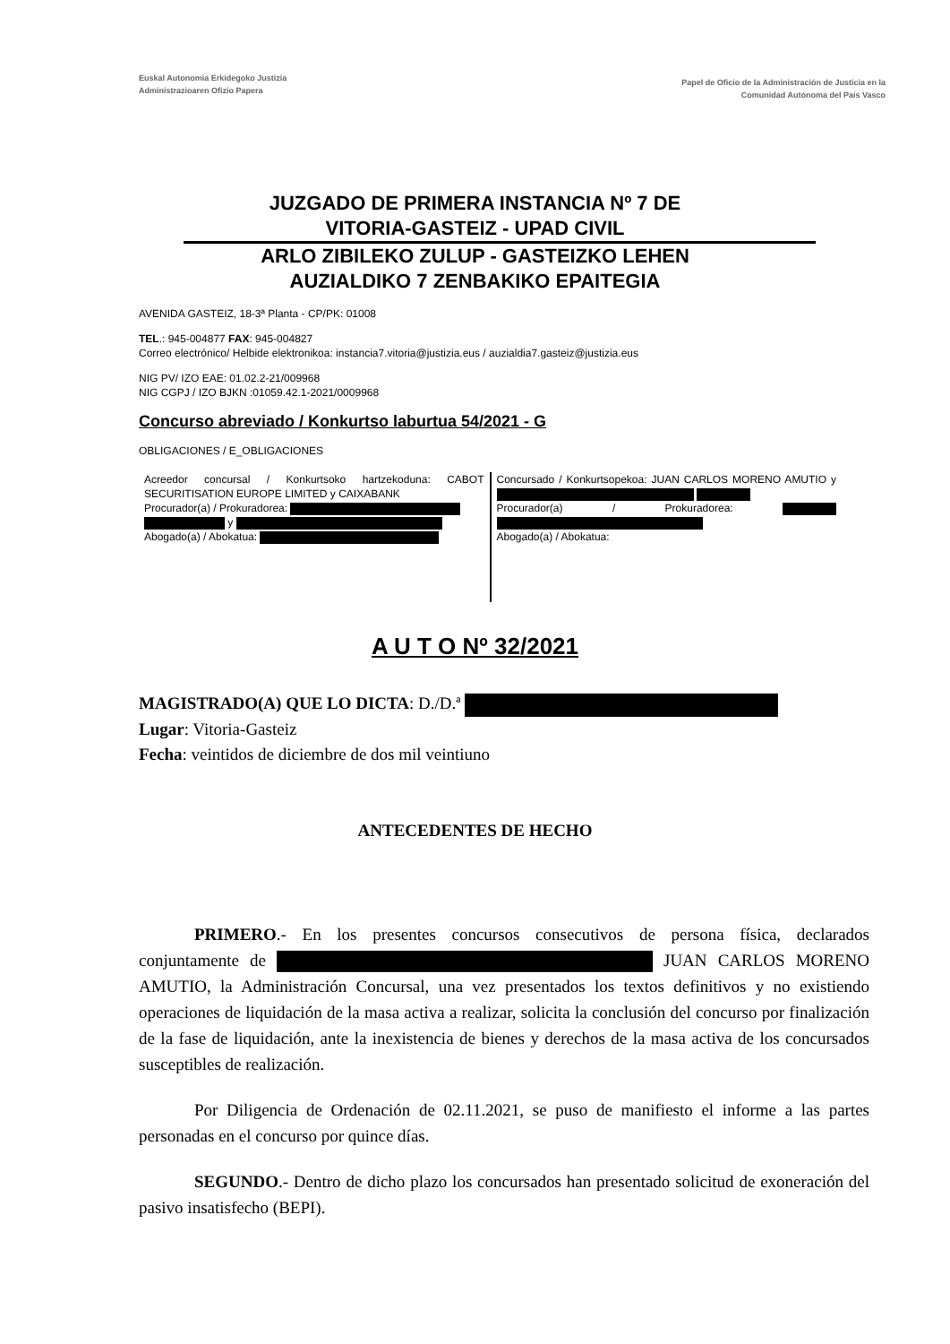Euskal Autonomia Erkidegoko Justizia
Administrazioaren Ofizio Papera
Papel de Oficio de la Administración de Justicia en la
Comunidad Autónoma del País Vasco
JUZGADO DE PRIMERA INSTANCIA Nº 7 DE
VITORIA-GASTEIZ - UPAD CIVIL
ARLO ZIBILEKO ZULUP - GASTEIZKO LEHEN
AUZIALDIKO 7 ZENBAKIKO EPAITEGIA
AVENIDA GASTEIZ, 18-3ª Planta - CP/PK: 01008
TEL.: 945-004877 FAX: 945-004827
Correo electrónico/ Helbide elektronikoa: instancia7.vitoria@justizia.eus / auzialdia7.gasteiz@justizia.eus
NIG PV/ IZO EAE: 01.02.2-21/009968
NIG CGPJ / IZO BJKN :01059.42.1-2021/0009968
Concurso abreviado / Konkurtso laburtua 54/2021 - G
OBLIGACIONES / E_OBLIGACIONES
Acreedor concursal / Konkurtsoko hartzekoduna: CABOT SECURITISATION EUROPE LIMITED y CAIXABANK
Procurador(a) / Prokuradorea:
y
Abogado(a) / Abokatua:
Concursado / Konkurtsopekoa: JUAN CARLOS MORENO AMUTIO y
Procurador(a) / Prokuradorea:
Abogado(a) / Abokatua:
A U T O Nº 32/2021
MAGISTRADO(A) QUE LO DICTA: D./D.ª
Lugar: Vitoria-Gasteiz
Fecha: veintidos de diciembre de dos mil veintiuno
ANTECEDENTES DE HECHO
PRIMERO.- En los presentes concursos consecutivos de persona física, declarados conjuntamente de JUAN CARLOS MORENO AMUTIO, la Administración Concursal, una vez presentados los textos definitivos y no existiendo operaciones de liquidación de la masa activa a realizar, solicita la conclusión del concurso por finalización de la fase de liquidación, ante la inexistencia de bienes y derechos de la masa activa de los concursados susceptibles de realización.
Por Diligencia de Ordenación de 02.11.2021, se puso de manifiesto el informe a las partes personadas en el concurso por quince días.
SEGUNDO.- Dentro de dicho plazo los concursados han presentado solicitud de exoneración del pasivo insatisfecho (BEPI).